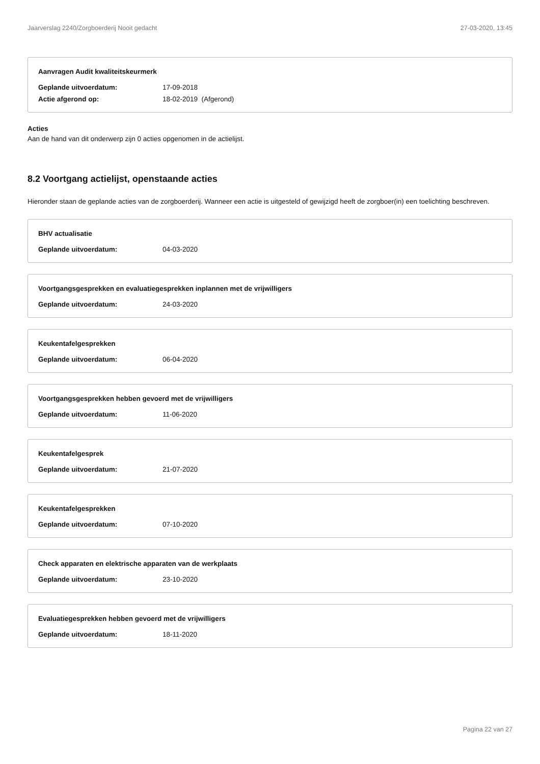Jaarverslag 2240/Zorgboerderij Nooit gedacht 27-03-2020, 13:45
Aanvragen Audit kwaliteitskeurmerk
Geplande uitvoerdatum: 17-09-2018
Actie afgerond op: 18-02-2019 (Afgerond)
Acties
Aan de hand van dit onderwerp zijn 0 acties opgenomen in de actielijst.
8.2 Voortgang actielijst, openstaande acties
Hieronder staan de geplande acties van de zorgboerderij. Wanneer een actie is uitgesteld of gewijzigd heeft de zorgboer(in) een toelichting beschreven.
BHV actualisatie
Geplande uitvoerdatum: 04-03-2020
Voortgangsgesprekken en evaluatiegesprekken inplannen met de vrijwilligers
Geplande uitvoerdatum: 24-03-2020
Keukentafelgesprekken
Geplande uitvoerdatum: 06-04-2020
Voortgangsgesprekken hebben gevoerd met de vrijwilligers
Geplande uitvoerdatum: 11-06-2020
Keukentafelgesprek
Geplande uitvoerdatum: 21-07-2020
Keukentafelgesprekken
Geplande uitvoerdatum: 07-10-2020
Check apparaten en elektrische apparaten van de werkplaats
Geplande uitvoerdatum: 23-10-2020
Evaluatiegesprekken hebben gevoerd met de vrijwilligers
Geplande uitvoerdatum: 18-11-2020
Pagina 22 van 27